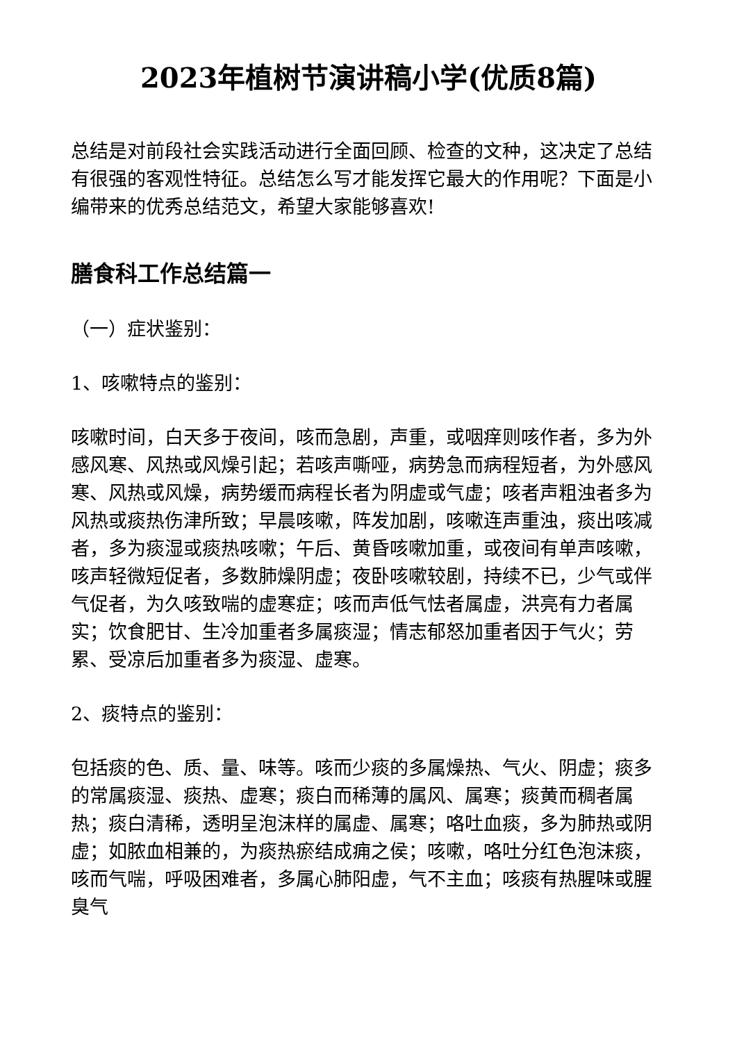2023年植树节演讲稿小学(优质8篇)
总结是对前段社会实践活动进行全面回顾、检查的文种，这决定了总结有很强的客观性特征。总结怎么写才能发挥它最大的作用呢？下面是小编带来的优秀总结范文，希望大家能够喜欢!
膳食科工作总结篇一
（一）症状鉴别：
1、咳嗽特点的鉴别：
咳嗽时间，白天多于夜间，咳而急剧，声重，或咽痒则咳作者，多为外感风寒、风热或风燥引起；若咳声嘶哑，病势急而病程短者，为外感风寒、风热或风燥，病势缓而病程长者为阴虚或气虚；咳者声粗浊者多为风热或痰热伤津所致；早晨咳嗽，阵发加剧，咳嗽连声重浊，痰出咳减者，多为痰湿或痰热咳嗽；午后、黄昏咳嗽加重，或夜间有单声咳嗽，咳声轻微短促者，多数肺燥阴虚；夜卧咳嗽较剧，持续不已，少气或伴气促者，为久咳致喘的虚寒症；咳而声低气怯者属虚，洪亮有力者属实；饮食肥甘、生冷加重者多属痰湿；情志郁怒加重者因于气火；劳累、受凉后加重者多为痰湿、虚寒。
2、痰特点的鉴别：
包括痰的色、质、量、味等。咳而少痰的多属燥热、气火、阴虚；痰多的常属痰湿、痰热、虚寒；痰白而稀薄的属风、属寒；痰黄而稠者属热；痰白清稀，透明呈泡沫样的属虚、属寒；咯吐血痰，多为肺热或阴虚；如脓血相兼的，为痰热瘀结成痈之侯；咳嗽，咯吐分红色泡沫痰，咳而气喘，呼吸困难者，多属心肺阳虚，气不主血；咳痰有热腥味或腥臭气